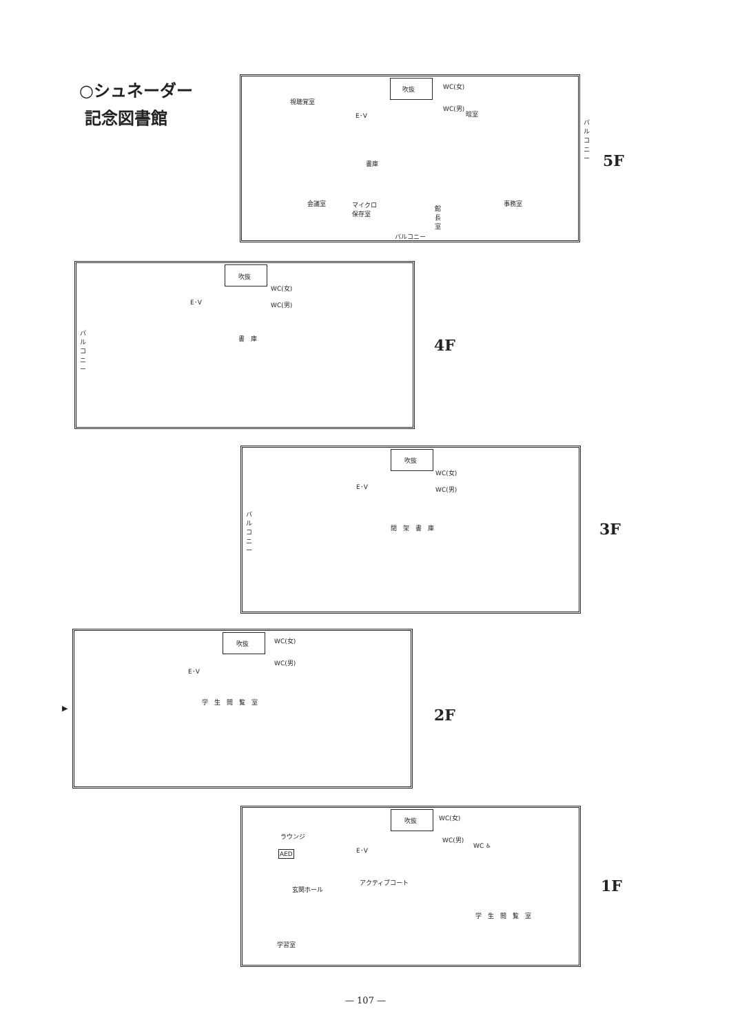○シュネーダー
記念図書館
視聴覚室
吹抜 WC(女)
WC(男)
暗室
E･V
書庫
会議室
マイクロ
保存室
館
長
室
事務室
バルコニー
バ
ル
コ
ニ
ー
5F
吹抜
WC(女)
WC(男)
E･V
バ
ル
コ
ニ
ー
書　庫
4F
吹抜
WC(女)
WC(男)
E･V
バ
ル
コ
ニ
ー
閉　架　書　庫
3F
吹抜 WC(女)
WC(男)
E･V
学　生　閲　覧　室
▶ 2F
吹抜 WC(女)
WC(男)
WC ♿
E･V
ラウンジ
AED
アクティブコート
玄関ホール
学　生　閲　覧　室
学習室
1F
— 107 —